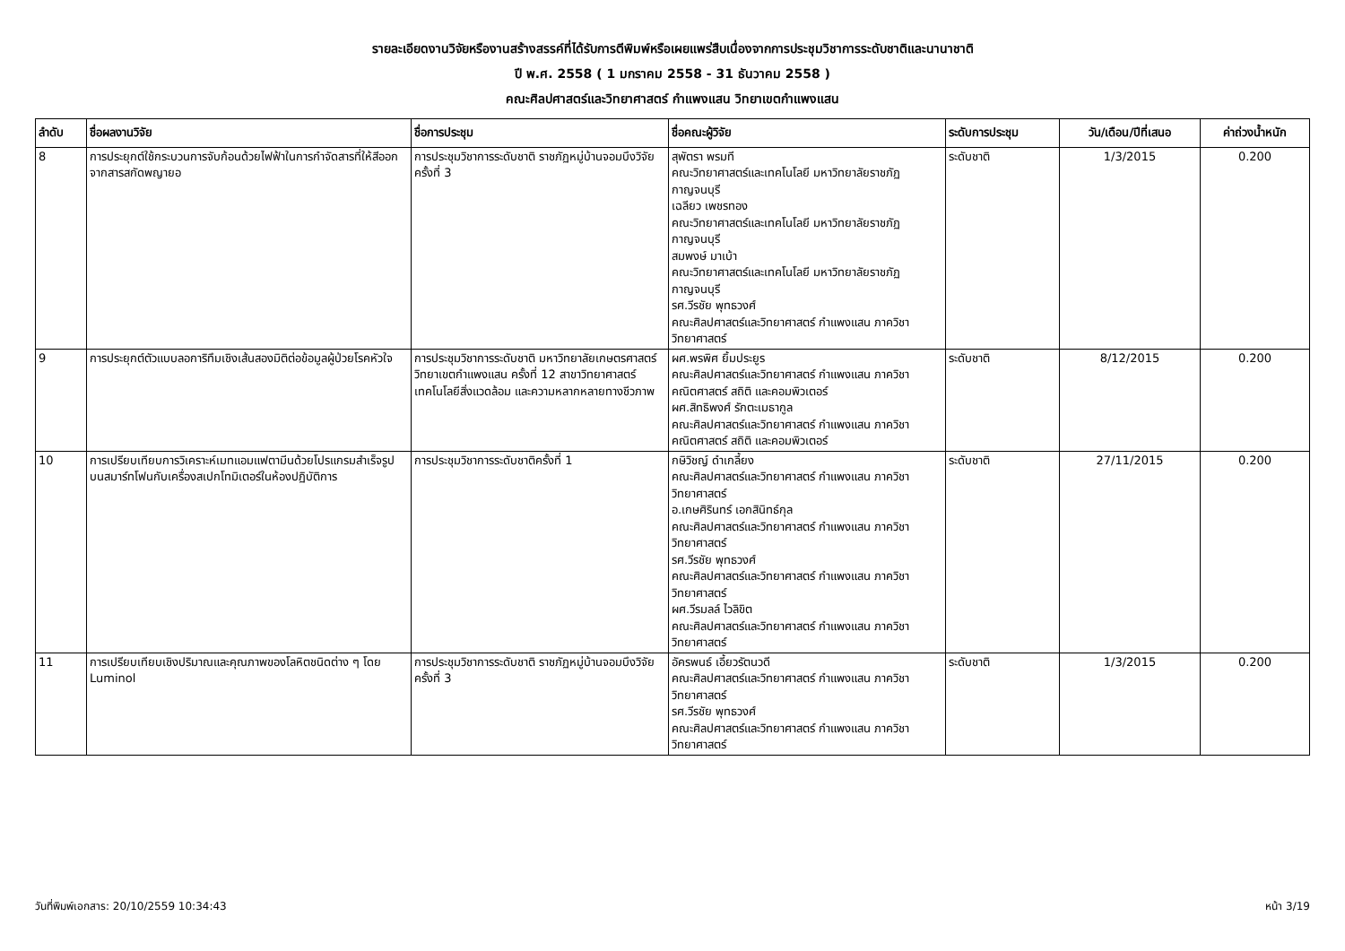รายละเอียดงานวิจัยหรืองานสร้างสรรค์ที่ได้รับการตีพิมพ์หรือเผยแพร่สืบเนื่องจากการประชุมวิชาการระดับชาติและนานาชาติ
ปี พ.ศ. 2558 ( 1 มกราคม 2558 - 31 ธันวาคม 2558 )
คณะศิลปศาสตร์และวิทยาศาสตร์ กำแพงแสน วิทยาเขตกำแพงแสน
| ลำดับ | ชื่อผลงานวิจัย | ชื่อการประชุม | ชื่อคณะผู้วิจัย | ระดับการประชุม | วัน/เดือน/ปีที่เสนอ | ค่าถ่วงน้ำหนัก |
| --- | --- | --- | --- | --- | --- | --- |
| 8 | การประยุกต์ใช้กระบวนการจับก้อนด้วยไฟฟ้าในการกำจัดสารที่ให้สีออกจากสารสกัดพญายอ | การประชุมวิชาการระดับชาติ ราชภัฏหมู่บ้านจอมบึงวิจัย ครั้งที่ 3 | สุพัตรา พรมที คณะวิทยาศาสตร์และเทคโนโลยี มหาวิทยาลัยราชภัฏกาญจนบุรี เฉลียว เพชรทอง คณะวิทยาศาสตร์และเทคโนโลยี มหาวิทยาลัยราชภัฏกาญจนบุรี สมพงษ์ มาเบ้า คณะวิทยาศาสตร์และเทคโนโลยี มหาวิทยาลัยราชภัฏกาญจนบุรี รศ.วีรชัย พุทธวงศ์ คณะศิลปศาสตร์และวิทยาศาสตร์ กำแพงแสน ภาควิชาวิทยาศาสตร์ | ระดับชาติ | 1/3/2015 | 0.200 |
| 9 | การประยุกต์ตัวแบบลอการิทึมเชิงเส้นสองมิติต่อข้อมูลผู้ป่วยโรคหัวใจ | การประชุมวิชาการระดับชาติ มหาวิทยาลัยเกษตรศาสตร์ วิทยาเขตกำแพงแสน ครั้งที่ 12 สาขาวิทยาศาสตร์ เทคโนโลยีสิ่งแวดล้อม และความหลากหลายทางชีวภาพ | ผศ.พรพิศ ยิ้มประยูร คณะศิลปศาสตร์และวิทยาศาสตร์ กำแพงแสน ภาควิชาคณิตศาสตร์ สถิติ และคอมพิวเตอร์ ผศ.สิทธิพงศ์ รักตะเมธากูล คณะศิลปศาสตร์และวิทยาศาสตร์ กำแพงแสน ภาควิชาคณิตศาสตร์ สถิติ และคอมพิวเตอร์ | ระดับชาติ | 8/12/2015 | 0.200 |
| 10 | การเปรียบเทียบการวิเคราะห์เมทแอมแฟตามีนด้วยโปรแกรมสำเร็จรูปบนสมาร์ทโฟนกับเครื่องสเปกโทมิเตอร์ในห้องปฏิบัติการ | การประชุมวิชาการระดับชาติครั้งที่ 1 | กษิวิชญ์ ดำเกลี้ยง คณะศิลปศาสตร์และวิทยาศาสตร์ กำแพงแสน ภาควิชาวิทยาศาสตร์ อ.เกษศิรินทร์ เอกสินิทธ์กุล คณะศิลปศาสตร์และวิทยาศาสตร์ กำแพงแสน ภาควิชาวิทยาศาสตร์ รศ.วีรชัย พุทธวงศ์ คณะศิลปศาสตร์และวิทยาศาสตร์ กำแพงแสน ภาควิชาวิทยาศาสตร์ ผศ.วีรมลล์ ไวลิขิต คณะศิลปศาสตร์และวิทยาศาสตร์ กำแพงแสน ภาควิชาวิทยาศาสตร์ | ระดับชาติ | 27/11/2015 | 0.200 |
| 11 | การเปรียบเทียบเชิงปริมาณและคุณภาพของโลหิตชนิดต่าง ๆ โดย Luminol | การประชุมวิชาการระดับชาติ ราชภัฏหมู่บ้านจอมบึงวิจัย ครั้งที่ 3 | อัครพนธ์ เอี้ยวรัตนวดี คณะศิลปศาสตร์และวิทยาศาสตร์ กำแพงแสน ภาควิชาวิทยาศาสตร์ รศ.วีรชัย พุทธวงศ์ คณะศิลปศาสตร์และวิทยาศาสตร์ กำแพงแสน ภาควิชาวิทยาศาสตร์ | ระดับชาติ | 1/3/2015 | 0.200 |
วันที่พิมพ์เอกสาร: 20/10/2559 10:34:43 หน้า 3/19